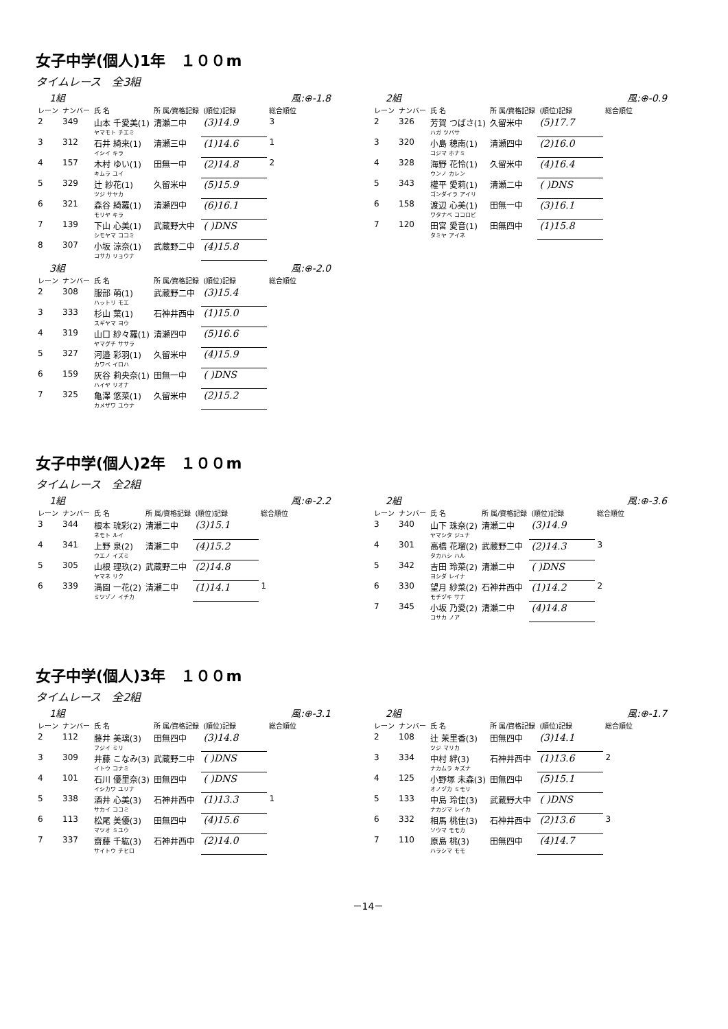女子中学(個人)1年　１００m
タイムレース　全3組
1組 風:⊕-1.8
| レーン | ナンバー | 氏 名 | 所 属/資格記録 | (順位)記録 | 総合順位 |
| --- | --- | --- | --- | --- | --- |
| 2 | 349 | 山本 千愛美(1) ヤマモト チエミ | 清瀬二中 | (3)14.9 | 3 |
| 3 | 312 | 石井 綺来(1) イシイ キラ | 清瀬三中 | (1)14.6 | 1 |
| 4 | 157 | 木村 ゆい(1) キムラ ユイ | 田無一中 | (2)14.8 | 2 |
| 5 | 329 | 辻 紗花(1) ツジ サヤカ | 久留米中 | (5)15.9 | |
| 6 | 321 | 森谷 綺羅(1) モリヤ キラ | 清瀬四中 | (6)16.1 | |
| 7 | 139 | 下山 心美(1) シモヤマ ココミ | 武蔵野大中 | ( )DNS | |
| 8 | 307 | 小坂 涼奈(1) コサカ リョウナ | 武蔵野二中 | (4)15.8 | |
3組 風:⊕-2.0
| レーン | ナンバー | 氏 名 | 所 属/資格記録 | (順位)記録 | 総合順位 |
| --- | --- | --- | --- | --- | --- |
| 2 | 308 | 服部 萌(1) ハットリ モエ | 武蔵野二中 | (3)15.4 | |
| 3 | 333 | 杉山 葉(1) スギヤマ ヨウ | 石神井西中 | (1)15.0 | |
| 4 | 319 | 山口 紗々羅(1) ヤマグチ ササラ | 清瀬四中 | (5)16.6 | |
| 5 | 327 | 河邉 彩羽(1) カワベ イロハ | 久留米中 | (4)15.9 | |
| 6 | 159 | 灰谷 莉央奈(1) ハイヤ リオナ | 田無一中 | ( )DNS | |
| 7 | 325 | 亀澤 悠菜(1) カメザワ ユウナ | 久留米中 | (2)15.2 | |
2組 風:⊕-0.9
| レーン | ナンバー | 氏 名 | 所 属/資格記録 | (順位)記録 | 総合順位 |
| --- | --- | --- | --- | --- | --- |
| 2 | 326 | 芳賀 つばさ(1) ハガ ツバサ | 久留米中 | (5)17.7 | |
| 3 | 320 | 小島 穂南(1) コジマ ホナミ | 清瀬四中 | (2)16.0 | |
| 4 | 328 | 海野 花怜(1) ウンノ カレン | 久留米中 | (4)16.4 | |
| 5 | 343 | 權平 愛莉(1) ゴンダイラ アイリ | 清瀬二中 | ( )DNS | |
| 6 | 158 | 渡辺 心美(1) ワタナベ ココロビ | 田無一中 | (3)16.1 | |
| 7 | 120 | 田宮 愛音(1) タミヤ アイネ | 田無四中 | (1)15.8 | |
女子中学(個人)2年　１００m
タイムレース　全2組
1組 風:⊕-2.2
| レーン | ナンバー | 氏 名 | 所 属/資格記録 | (順位)記録 | 総合順位 |
| --- | --- | --- | --- | --- | --- |
| 3 | 344 | 根本 琉彩(2) ネモト ルイ | 清瀬二中 | (3)15.1 | |
| 4 | 341 | 上野 泉(2) ウエノ イズミ | 清瀬二中 | (4)15.2 | |
| 5 | 305 | 山根 理玖(2) ヤマネ リク | 武蔵野二中 | (2)14.8 | |
| 6 | 339 | 満園 一花(2) ミツゾノ イチカ | 清瀬二中 | (1)14.1 | 1 |
2組 風:⊕-3.6
| レーン | ナンバー | 氏 名 | 所 属/資格記録 | (順位)記録 | 総合順位 |
| --- | --- | --- | --- | --- | --- |
| 3 | 340 | 山下 珠奈(2) ヤマシタ ジュナ | 清瀬二中 | (3)14.9 | |
| 4 | 301 | 高橋 花瑠(2) タカハシ ハル | 武蔵野二中 | (2)14.3 | 3 |
| 5 | 342 | 吉田 玲菜(2) ヨシダ レイナ | 清瀬二中 | ( )DNS | |
| 6 | 330 | 望月 紗菜(2) モチヅキ サナ | 石神井西中 | (1)14.2 | 2 |
| 7 | 345 | 小坂 乃愛(2) コサカ ノア | 清瀬二中 | (4)14.8 | |
女子中学(個人)3年　１００m
タイムレース　全2組
1組 風:⊕-3.1
| レーン | ナンバー | 氏 名 | 所 属/資格記録 | (順位)記録 | 総合順位 |
| --- | --- | --- | --- | --- | --- |
| 2 | 112 | 藤井 美璃(3) フジイ ミリ | 田無四中 | (3)14.8 | |
| 3 | 309 | 井藤 こなみ(3) イトウ コナミ | 武蔵野二中 | ( )DNS | |
| 4 | 101 | 石川 優里奈(3) イシカワ ユリナ | 田無四中 | ( )DNS | |
| 5 | 338 | 酒井 心美(3) サカイ ココミ | 石神井西中 | (1)13.3 | 1 |
| 6 | 113 | 松尾 美優(3) マツオ ミユウ | 田無四中 | (4)15.6 | |
| 7 | 337 | 齋藤 千紘(3) サイトウ チヒロ | 石神井西中 | (2)14.0 | |
2組 風:⊕-1.7
| レーン | ナンバー | 氏 名 | 所 属/資格記録 | (順位)記録 | 総合順位 |
| --- | --- | --- | --- | --- | --- |
| 2 | 108 | 辻 茉里香(3) ツジ マリカ | 田無四中 | (3)14.1 | |
| 3 | 334 | 中村 絆(3) ナカムラ キズナ | 石神井西中 | (1)13.6 | 2 |
| 4 | 125 | 小野塚 未森(3) オノヅカ ミモリ | 田無四中 | (5)15.1 | |
| 5 | 133 | 中島 玲佳(3) ナカジマ レイカ | 武蔵野大中 | ( )DNS | |
| 6 | 332 | 相馬 桃佳(3) ソウマ モモカ | 石神井西中 | (2)13.6 | 3 |
| 7 | 110 | 原島 桃(3) ハラシマ モモ | 田無四中 | (4)14.7 | |
－14－